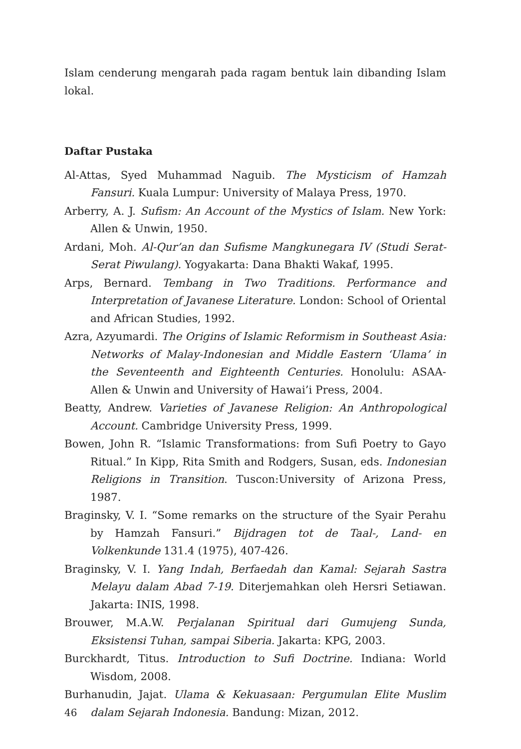Islam cenderung mengarah pada ragam bentuk lain dibanding Islam lokal.
Daftar Pustaka
Al-Attas, Syed Muhammad Naguib. The Mysticism of Hamzah Fansuri. Kuala Lumpur: University of Malaya Press, 1970.
Arberry, A. J. Sufism: An Account of the Mystics of Islam. New York: Allen & Unwin, 1950.
Ardani, Moh. Al-Qur’an dan Sufisme Mangkunegara IV (Studi Serat-Serat Piwulang). Yogyakarta: Dana Bhakti Wakaf, 1995.
Arps, Bernard. Tembang in Two Traditions. Performance and Interpretation of Javanese Literature. London: School of Oriental and African Studies, 1992.
Azra, Azyumardi. The Origins of Islamic Reformism in Southeast Asia: Networks of Malay-Indonesian and Middle Eastern ‘Ulama’ in the Seventeenth and Eighteenth Centuries. Honolulu: ASAA-Allen & Unwin and University of Hawai’i Press, 2004.
Beatty, Andrew. Varieties of Javanese Religion: An Anthropological Account. Cambridge University Press, 1999.
Bowen, John R. “Islamic Transformations: from Sufi Poetry to Gayo Ritual.” In Kipp, Rita Smith and Rodgers, Susan, eds. Indonesian Religions in Transition. Tuscon:University of Arizona Press, 1987.
Braginsky, V. I. “Some remarks on the structure of the Syair Perahu by Hamzah Fansuri.” Bijdragen tot de Taal-, Land- en Volkenkunde 131.4 (1975), 407-426.
Braginsky, V. I. Yang Indah, Berfaedah dan Kamal: Sejarah Sastra Melayu dalam Abad 7-19. Diterjemahkan oleh Hersri Setiawan. Jakarta: INIS, 1998.
Brouwer, M.A.W. Perjalanan Spiritual dari Gumujeng Sunda, Eksistensi Tuhan, sampai Siberia. Jakarta: KPG, 2003.
Burckhardt, Titus. Introduction to Sufi Doctrine. Indiana: World Wisdom, 2008.
Burhanudin, Jajat. Ulama & Kekuasaan: Pergumulan Elite Muslim dalam Sejarah Indonesia. Bandung: Mizan, 2012.
46